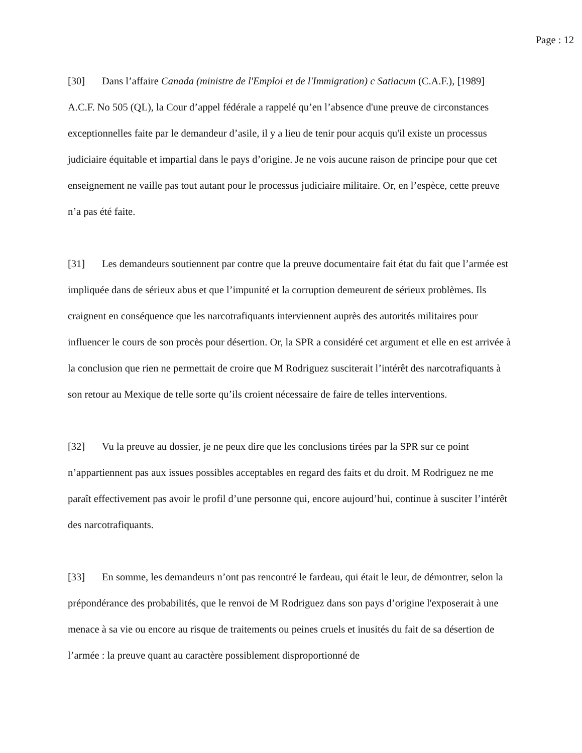Page : 12
[30] Dans l’affaire Canada (ministre de l'Emploi et de l'Immigration) c Satiacum (C.A.F.), [1989] A.C.F. No 505 (QL), la Cour d’appel fédérale a rappelé qu’en l’absence d'une preuve de circonstances exceptionnelles faite par le demandeur d’asile, il y a lieu de tenir pour acquis qu'il existe un processus judiciaire équitable et impartial dans le pays d’origine. Je ne vois aucune raison de principe pour que cet enseignement ne vaille pas tout autant pour le processus judiciaire militaire. Or, en l’espèce, cette preuve n’a pas été faite.
[31] Les demandeurs soutiennent par contre que la preuve documentaire fait état du fait que l’armée est impliquée dans de sérieux abus et que l’impunité et la corruption demeurent de sérieux problèmes. Ils craignent en conséquence que les narcotrafiquants interviennent auprès des autorités militaires pour influencer le cours de son procès pour désertion. Or, la SPR a considéré cet argument et elle en est arrivée à la conclusion que rien ne permettait de croire que M Rodriguez susciterait l’intérêt des narcotrafiquants à son retour au Mexique de telle sorte qu’ils croient nécessaire de faire de telles interventions.
[32] Vu la preuve au dossier, je ne peux dire que les conclusions tirées par la SPR sur ce point n’appartiennent pas aux issues possibles acceptables en regard des faits et du droit. M Rodriguez ne me paraît effectivement pas avoir le profil d’une personne qui, encore aujourd’hui, continue à susciter l’intérêt des narcotrafiquants.
[33] En somme, les demandeurs n’ont pas rencontré le fardeau, qui était le leur, de démontrer, selon la prépondérance des probabilités, que le renvoi de M Rodriguez dans son pays d’origine l'exposerait à une menace à sa vie ou encore au risque de traitements ou peines cruels et inusités du fait de sa désertion de l’armée : la preuve quant au caractère possiblement disproportionné de